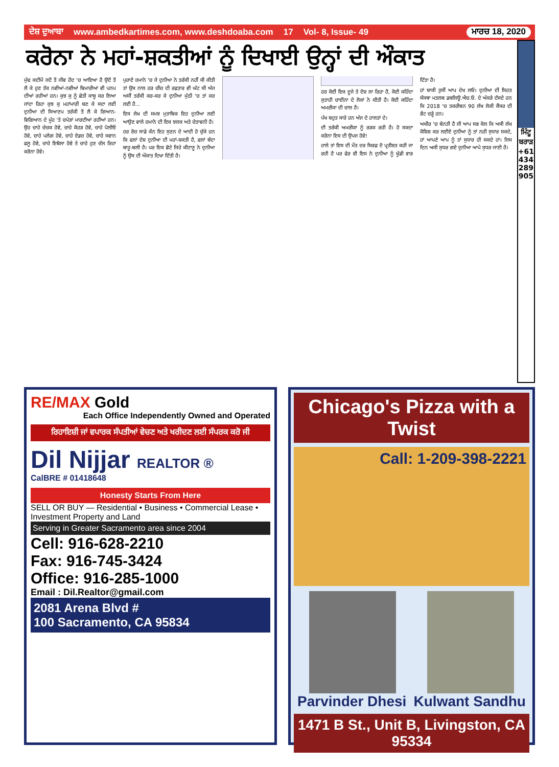ਦੇਸ਼ ਦੁਆਬਾ
www.ambedkartimes.com, www.deshdoaba.com
17 Vol- 8, Issue- 49 ਮਾਰਚ 18, 2020
ਕਰੋਨਾ ਨੇ ਮਹਾਂ-ਸ਼ਕਤੀਆਂ ਨੂੰ ਦਿਖਾਈ ਉਨ੍ਹਾਂ ਦੀ ਔਕਾਤ
ਮੁੱਢ ਕਦੀਮੋਂ ਜਦੋਂ ਤੋਂ ਜੀਵ ਹੋਂਦ 'ਚ ਆਇਆ ਹੈ ਉਦੋਂ ਤੋਂ ਲੈ ਕੇ ਹੁਣ ਤੱਕ ਨਵੀਆਂ-ਨਵੀਆਂ ਬਿਮਾਰੀਆਂ ਵੀ ਪਨਪ ਦੀਆਂ ਰਹੀਆਂ ਹਨ। ਕੁਝ ਕੁ ਨੂੰ ਛੇਤੀ ਕਾਬੂ ਕਰ ਲਿਆ ਜਾਂਦਾ ਰਿਹਾ ਕੁਝ ਕੁ ਮਹਾਂਮਾਰੀ ਬਣ ਕੇ ਸਦਾ ਲਈ ਦੁਨੀਆ ਦੀ ਸਿਆਣਪ ਤਰੱਕੀ ਤੋਂ ਲੈ ਕੇ ਗਿਆਨ-ਵਿਗਿਆਨ ਦੇ ਮੂੰਹ 'ਤੇ ਚਪੇੜਾਂ ਮਾਰਦੀਆਂ ਰਹੀਆਂ ਹਨ। ਉਹ ਚਾਹੇ ਚੇਚਕ ਹੋਵੇ, ਚਾਹੇ ਕੋਹੜ ਹੋਵੇ, ਚਾਹੇ ਪੋਲੀਓ ਹੋਵੇ, ਚਾਹੇ ਪਲੇਗ ਹੋਵੇ, ਚਾਹੇ ਏਡਜ਼ ਹੋਵੇ, ਚਾਹੇ ਸਵਾਨ ਫਲੂ ਹੋਵੇ, ਚਾਹੇ ਇਬੋਲਾ ਹੋਵੇ ਤੇ ਚਾਹੇ ਹੁਣ ਚੱਲ ਰਿਹਾ ਕਰੋਨਾ ਹੋਵੇ।
ਪੁਰਾਣੇ ਜ਼ਮਾਨੇ 'ਚ ਜੇ ਦੁਨੀਆ ਨੇ ਤਰੱਕੀ ਨਹੀਂ ਸੀ ਕੀਤੀ ਤਾਂ ਉਸ ਨਾਲ ਹਰ ਚੀਜ਼ ਦੀ ਰਫ਼ਤਾਰ ਵੀ ਘੱਟ ਸੀ ਅੱਜ ਅਸੀਂ ਤਰੱਕੀ ਕਰ-ਕਰ ਕੇ ਦੁਨੀਆ ਮੁੱਠੀ 'ਚ ਤਾਂ ਕਰ ਲਈ ਹੈ...
ਇਸ ਲੇਖ ਦੀ ਸਮਝ ਮੁਤਾਬਿਕ ਇਹ ਦੁਨੀਆ ਲਈ ਆਉਣ ਵਾਲੇ ਜ਼ਮਾਨੇ ਦੀ ਇਕ ਝਲਕ ਅਤੇ ਚੇਤਾਵਨੀ ਹੈ।
ਹਰ ਰੋਜ਼ ਸਾਡੇ ਕੰਨ ਇਹ ਸੁਣਨ ਦੇ ਆਦੀ ਹੋ ਚੁੱਕੇ ਹਨ ਕਿ ਫਲਾਂ ਦੇਸ਼ ਦੁਨੀਆ ਦੀ ਮਹਾਂ-ਸ਼ਕਤੀ ਹੈ, ਫਲਾਂ ਬੰਦਾ ਬਾਹੂ-ਬਲੀ ਹੈ। ਪਰ ਇਕ ਛੋਟੇ ਜਿਹੇ ਕੀਟਾਣੂ ਨੇ ਦੁਨੀਆ ਨੂੰ ਉਸ ਦੀ ਔਕਾਤ ਦਿਖਾ ਦਿੱਤੀ ਹੈ।
ਹਰ ਕੋਈ ਇਕ ਦੂਜੇ ਤੇ ਦੋਸ਼ ਲਾ ਰਿਹਾ ਹੈ, ਕੋਈ ਕਹਿੰਦਾ ਕੁਤਾਹੀ ਚਾਈਨਾ ਦੇ ਲੋਕਾਂ ਨੇ ਕੀਤੀ ਹੈ। ਕੋਈ ਕਹਿੰਦਾ ਅਮਰੀਕਾ ਦੀ ਚਾਲ ਹੈ।
ਪੱਖ ਬਹੁਤ ਸਾਰੇ ਹਨ ਅੱਜ ਦੇ ਹਾਲਤਾਂ ਦੇ।
ਦੀ ਤਰੱਕੀ ਅਮਰੀਕਾ ਨੂੰ ਰੜਕ ਰਹੀ ਹੈ। ਹੋ ਸਕਦਾ ਕਰੋਨਾ ਇਸ ਦੀ ਉਪਜ ਹੋਵੇ!
ਹਾਲੇ ਤਾਂ ਇਸ ਦੀ ਮੌਤ ਦਰ ਸਿਰਫ਼ ਦੋ ਪ੍ਰਤੀਸ਼ਤ ਕਹੀ ਜਾ ਰਹੀ ਹੈ ਪਰ ਫੇਰ ਵੀ ਇਸ ਨੇ ਦੁਨੀਆ ਨੂੰ ਖੂੰਡੀ ਵਾੜ ਦਿੱਤਾ ਹੈ।
ਹਾਂ ਬਾਕੀ ਤੁਸੀਂ ਆਪ ਦੇਖ ਲਓ। ਦੁਨੀਆ ਦੀ ਸਿਹਤ ਸੰਸਥਾ ਮਤਲਬ ਡਬਲਿਊ.ਐਚ.ਓ. ਦੇ ਅੰਕੜੇ ਦੱਸਦੇ ਹਨ ਕਿ 2018 'ਚ ਤਕਰੀਬਨ 90 ਲੱਖ ਲੋਕੀ ਕੈਂਸਰ ਦੀ ਭੇਂਟ ਚੜ੍ਹੇ ਹਨ।
ਅਖੀਰ 'ਚ ਬੇਨਤੀ ਹੈ ਜੀ ਆਪ ਸਭ ਕੋਲ ਕਿ ਅਸੀ ਲੱਖ ਕੋਸ਼ਿਸ਼ ਕਰ ਲਈਏ ਦੁਨੀਆ ਨੂੰ ਤਾਂ ਨਹੀ ਸੁਧਾਰ ਸਕਦੇ, ਹਾਂ ਆਪਣੇ ਆਪ ਨੂੰ ਤਾਂ ਸੁਧਾਰ ਹੀ ਸਕਦੇ ਹਾਂ। ਜਿਸ ਦਿਨ ਅਸੀ ਸੁਧਰ ਗਏ ਦੁਨੀਆ ਆਪੇ ਸੁਧਰ ਜਾਣੀ ਹੈ।
ਮਿੰਟੂ ਬਰਾੜ
+61 434 289 905
RE/MAX Gold
Each Office Independently Owned and Operated
ਰਿਹਾਇਸ਼ੀ ਜਾਂ ਵਪਾਰਕ ਸੰਪਤੀਆਂ ਵੇਚਣ ਅਤੇ ਖਰੀਦਣ ਲਈ ਸੰਪਰਕ ਕਰੋ ਜੀ
Dil Nijjar REALTOR ®
CalBRE # 01418648
Honesty Starts From Here
SELL OR BUY — Residential • Business • Commercial Lease • Investment Property and Land
Serving in Greater Sacramento area since 2004
Cell: 916-628-2210
Fax: 916-745-3424
Office: 916-285-1000
Email : Dil.Realtor@gmail.com
2081 Arena Blvd #
100 Sacramento, CA 95834
Chicago's Pizza with a Twist
Call: 1-209-398-2221
Parvinder Dhesi Kulwant Sandhu
1471 B St., Unit B, Livingston, CA 95334